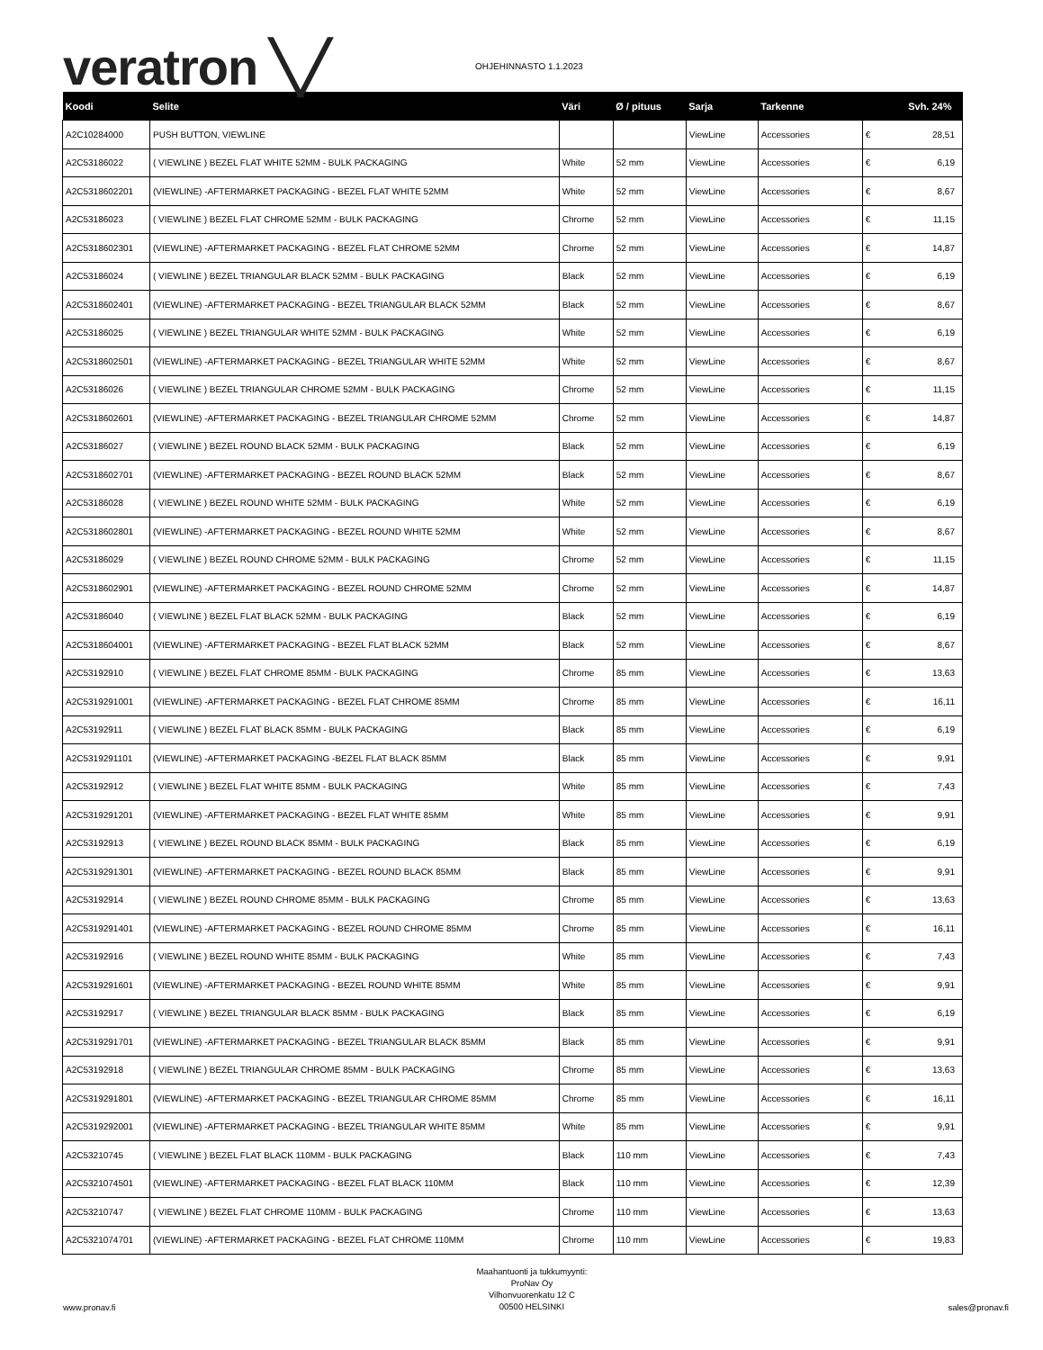veratron ╲╱ OHJEHINNASTO 1.1.2023
| Koodi | Selite | Väri | Ø / pituus | Sarja | Tarkenne | Svh. 24% | |
| --- | --- | --- | --- | --- | --- | --- | --- |
| A2C10284000 | PUSH BUTTON, VIEWLINE | | | ViewLine | Accessories | € | 28,51 |
| A2C53186022 | ( VIEWLINE ) BEZEL FLAT WHITE 52MM - BULK PACKAGING | White | 52 mm | ViewLine | Accessories | € | 6,19 |
| A2C5318602201 | (VIEWLINE) -AFTERMARKET PACKAGING - BEZEL FLAT WHITE 52MM | White | 52 mm | ViewLine | Accessories | € | 8,67 |
| A2C53186023 | ( VIEWLINE ) BEZEL FLAT CHROME 52MM - BULK PACKAGING | Chrome | 52 mm | ViewLine | Accessories | € | 11,15 |
| A2C5318602301 | (VIEWLINE) -AFTERMARKET PACKAGING - BEZEL FLAT CHROME 52MM | Chrome | 52 mm | ViewLine | Accessories | € | 14,87 |
| A2C53186024 | ( VIEWLINE ) BEZEL TRIANGULAR BLACK 52MM - BULK PACKAGING | Black | 52 mm | ViewLine | Accessories | € | 6,19 |
| A2C5318602401 | (VIEWLINE) -AFTERMARKET PACKAGING - BEZEL TRIANGULAR BLACK 52MM | Black | 52 mm | ViewLine | Accessories | € | 8,67 |
| A2C53186025 | ( VIEWLINE ) BEZEL TRIANGULAR WHITE 52MM - BULK PACKAGING | White | 52 mm | ViewLine | Accessories | € | 6,19 |
| A2C5318602501 | (VIEWLINE) -AFTERMARKET PACKAGING - BEZEL TRIANGULAR WHITE 52MM | White | 52 mm | ViewLine | Accessories | € | 8,67 |
| A2C53186026 | ( VIEWLINE ) BEZEL TRIANGULAR CHROME 52MM - BULK PACKAGING | Chrome | 52 mm | ViewLine | Accessories | € | 11,15 |
| A2C5318602601 | (VIEWLINE) -AFTERMARKET PACKAGING - BEZEL TRIANGULAR CHROME 52MM | Chrome | 52 mm | ViewLine | Accessories | € | 14,87 |
| A2C53186027 | ( VIEWLINE ) BEZEL ROUND BLACK 52MM - BULK PACKAGING | Black | 52 mm | ViewLine | Accessories | € | 6,19 |
| A2C5318602701 | (VIEWLINE) -AFTERMARKET PACKAGING - BEZEL ROUND BLACK 52MM | Black | 52 mm | ViewLine | Accessories | € | 8,67 |
| A2C53186028 | ( VIEWLINE ) BEZEL ROUND WHITE 52MM - BULK PACKAGING | White | 52 mm | ViewLine | Accessories | € | 6,19 |
| A2C5318602801 | (VIEWLINE) -AFTERMARKET PACKAGING - BEZEL ROUND WHITE 52MM | White | 52 mm | ViewLine | Accessories | € | 8,67 |
| A2C53186029 | ( VIEWLINE ) BEZEL ROUND CHROME 52MM - BULK PACKAGING | Chrome | 52 mm | ViewLine | Accessories | € | 11,15 |
| A2C5318602901 | (VIEWLINE) -AFTERMARKET PACKAGING - BEZEL ROUND CHROME 52MM | Chrome | 52 mm | ViewLine | Accessories | € | 14,87 |
| A2C53186040 | ( VIEWLINE ) BEZEL FLAT BLACK 52MM - BULK PACKAGING | Black | 52 mm | ViewLine | Accessories | € | 6,19 |
| A2C5318604001 | (VIEWLINE) -AFTERMARKET PACKAGING - BEZEL FLAT BLACK 52MM | Black | 52 mm | ViewLine | Accessories | € | 8,67 |
| A2C53192910 | ( VIEWLINE ) BEZEL FLAT CHROME 85MM - BULK PACKAGING | Chrome | 85 mm | ViewLine | Accessories | € | 13,63 |
| A2C5319291001 | (VIEWLINE) -AFTERMARKET PACKAGING - BEZEL FLAT CHROME 85MM | Chrome | 85 mm | ViewLine | Accessories | € | 16,11 |
| A2C53192911 | ( VIEWLINE ) BEZEL FLAT BLACK 85MM - BULK PACKAGING | Black | 85 mm | ViewLine | Accessories | € | 6,19 |
| A2C5319291101 | (VIEWLINE) -AFTERMARKET PACKAGING -BEZEL FLAT BLACK 85MM | Black | 85 mm | ViewLine | Accessories | € | 9,91 |
| A2C53192912 | ( VIEWLINE ) BEZEL FLAT WHITE 85MM - BULK PACKAGING | White | 85 mm | ViewLine | Accessories | € | 7,43 |
| A2C5319291201 | (VIEWLINE) -AFTERMARKET PACKAGING - BEZEL FLAT WHITE 85MM | White | 85 mm | ViewLine | Accessories | € | 9,91 |
| A2C53192913 | ( VIEWLINE ) BEZEL ROUND BLACK 85MM - BULK PACKAGING | Black | 85 mm | ViewLine | Accessories | € | 6,19 |
| A2C5319291301 | (VIEWLINE) -AFTERMARKET PACKAGING - BEZEL ROUND BLACK 85MM | Black | 85 mm | ViewLine | Accessories | € | 9,91 |
| A2C53192914 | ( VIEWLINE ) BEZEL ROUND CHROME 85MM - BULK PACKAGING | Chrome | 85 mm | ViewLine | Accessories | € | 13,63 |
| A2C5319291401 | (VIEWLINE) -AFTERMARKET PACKAGING - BEZEL ROUND CHROME 85MM | Chrome | 85 mm | ViewLine | Accessories | € | 16,11 |
| A2C53192916 | ( VIEWLINE ) BEZEL ROUND WHITE 85MM - BULK PACKAGING | White | 85 mm | ViewLine | Accessories | € | 7,43 |
| A2C5319291601 | (VIEWLINE) -AFTERMARKET PACKAGING - BEZEL ROUND WHITE 85MM | White | 85 mm | ViewLine | Accessories | € | 9,91 |
| A2C53192917 | ( VIEWLINE ) BEZEL TRIANGULAR BLACK 85MM - BULK PACKAGING | Black | 85 mm | ViewLine | Accessories | € | 6,19 |
| A2C5319291701 | (VIEWLINE) -AFTERMARKET PACKAGING - BEZEL TRIANGULAR BLACK 85MM | Black | 85 mm | ViewLine | Accessories | € | 9,91 |
| A2C53192918 | ( VIEWLINE ) BEZEL TRIANGULAR CHROME 85MM - BULK PACKAGING | Chrome | 85 mm | ViewLine | Accessories | € | 13,63 |
| A2C5319291801 | (VIEWLINE) -AFTERMARKET PACKAGING - BEZEL TRIANGULAR CHROME 85MM | Chrome | 85 mm | ViewLine | Accessories | € | 16,11 |
| A2C5319292001 | (VIEWLINE) -AFTERMARKET PACKAGING - BEZEL TRIANGULAR WHITE 85MM | White | 85 mm | ViewLine | Accessories | € | 9,91 |
| A2C53210745 | ( VIEWLINE ) BEZEL FLAT BLACK 110MM - BULK PACKAGING | Black | 110 mm | ViewLine | Accessories | € | 7,43 |
| A2C5321074501 | (VIEWLINE) -AFTERMARKET PACKAGING - BEZEL FLAT BLACK 110MM | Black | 110 mm | ViewLine | Accessories | € | 12,39 |
| A2C53210747 | ( VIEWLINE ) BEZEL FLAT CHROME 110MM - BULK PACKAGING | Chrome | 110 mm | ViewLine | Accessories | € | 13,63 |
| A2C5321074701 | (VIEWLINE) -AFTERMARKET PACKAGING - BEZEL FLAT CHROME 110MM | Chrome | 110 mm | ViewLine | Accessories | € | 19,83 |
www.pronav.fi
Maahantuonti ja tukkumyynti:
ProNav Oy
Vilhonvuorenkatu 12 C
00500 HELSINKI
sales@pronav.fi